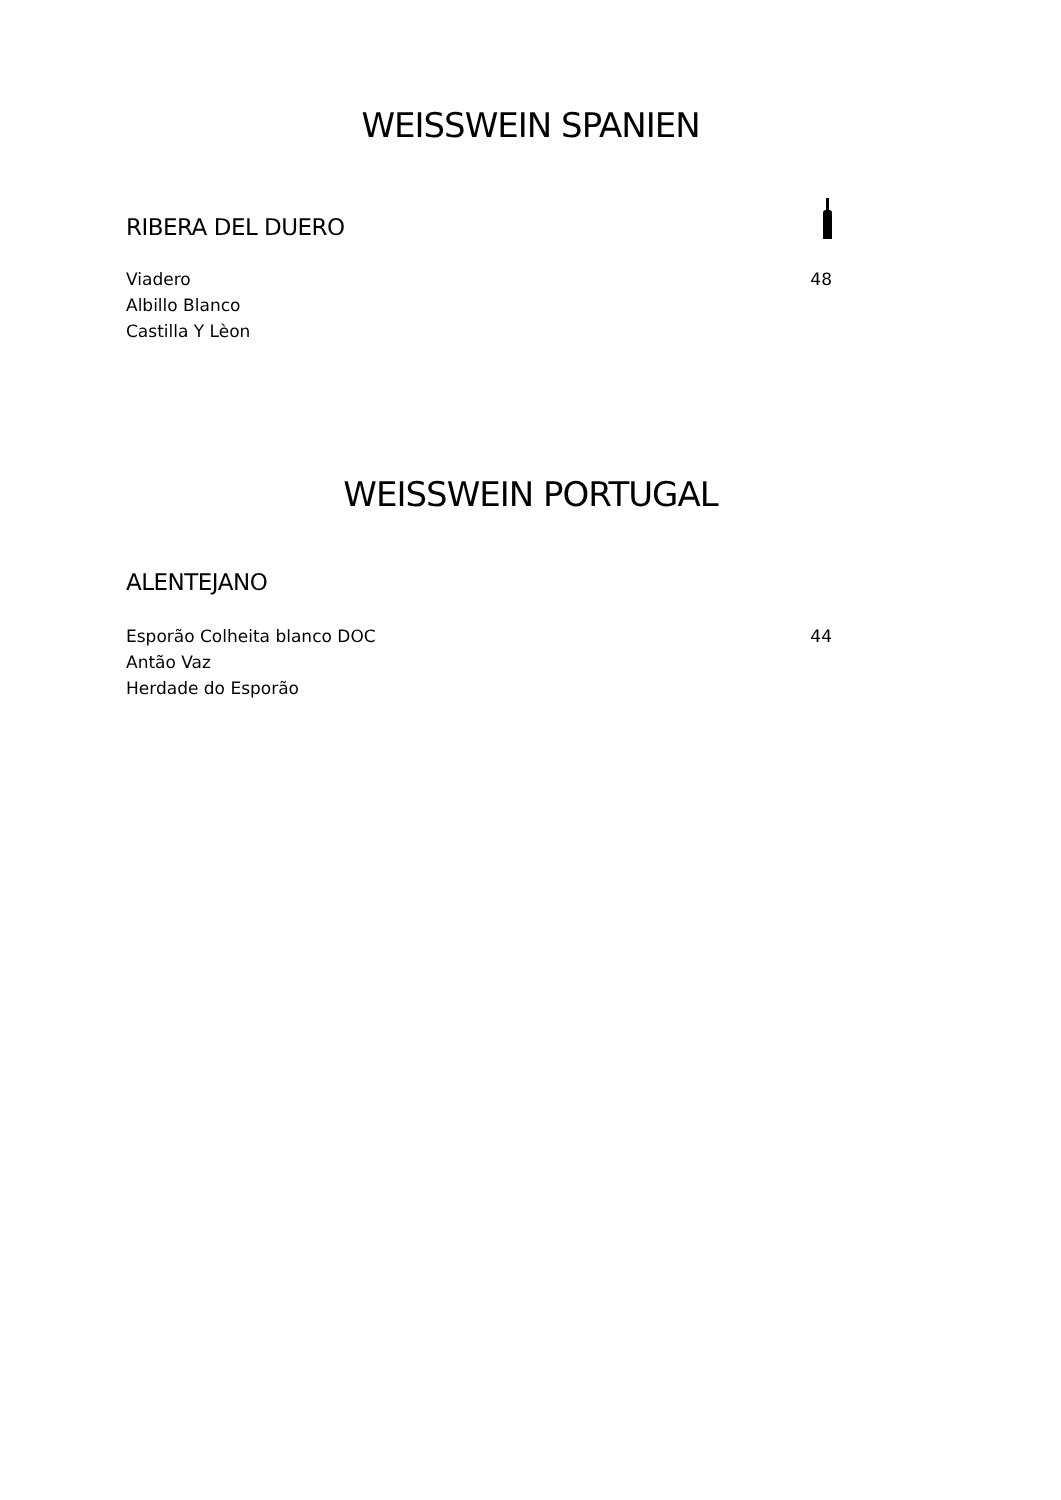WEISSWEIN SPANIEN
RIBERA DEL DUERO
Viadero 48
Albillo Blanco
Castilla Y Lèon
WEISSWEIN PORTUGAL
ALENTEJANO
Esporão Colheita blanco DOC 44
Antão Vaz
Herdade do Esporão